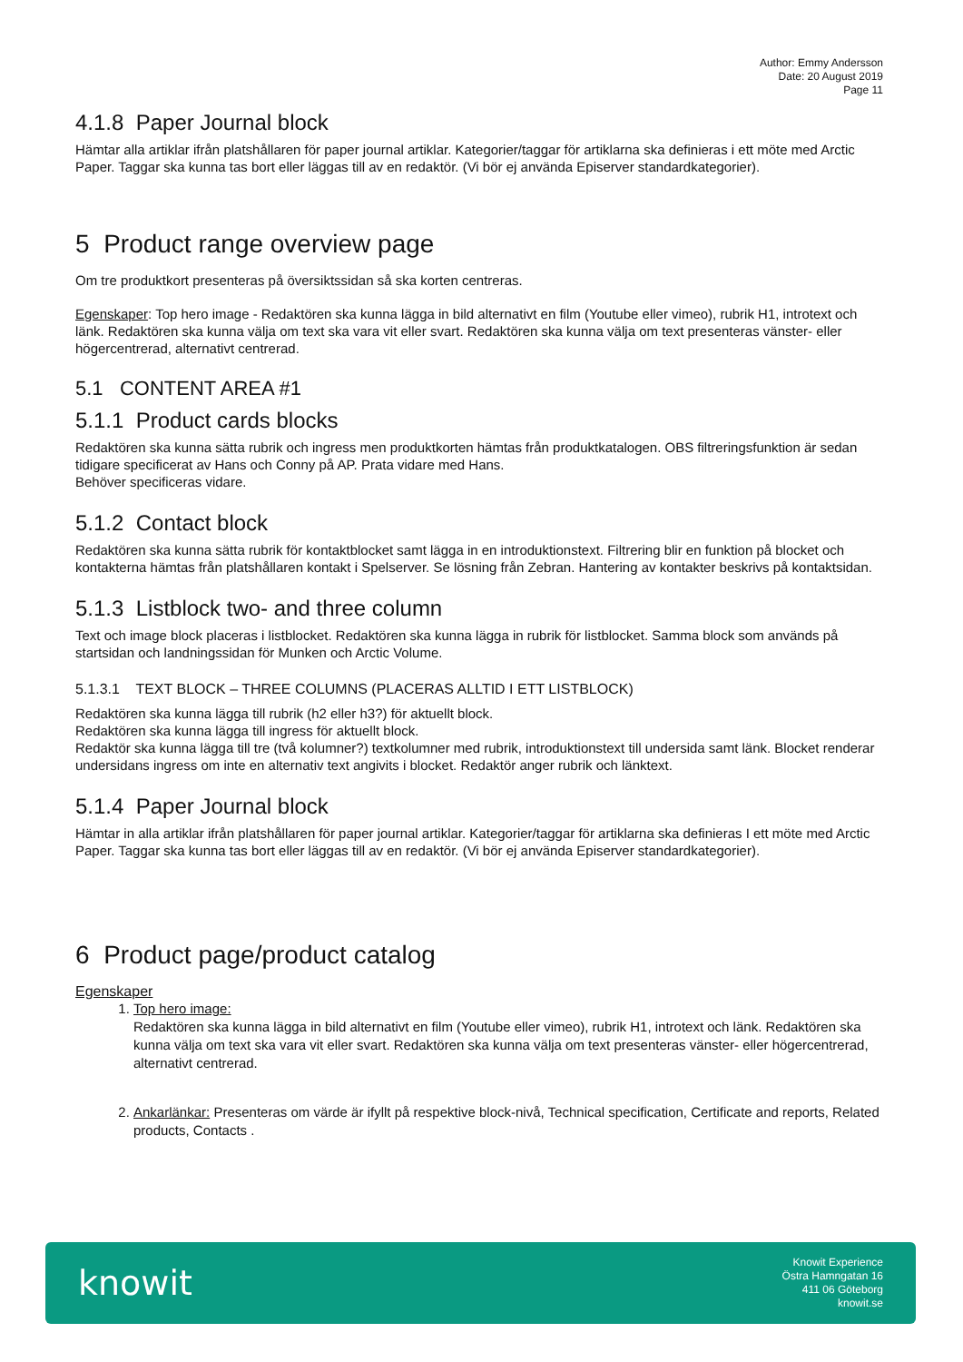Author: Emmy Andersson
Date: 20 August 2019
Page 11
4.1.8 Paper Journal block
Hämtar alla artiklar ifrån platshållaren för paper journal artiklar. Kategorier/taggar för artiklarna ska definieras i ett möte med Arctic Paper. Taggar ska kunna tas bort eller läggas till av en redaktör. (Vi bör ej använda Episerver standardkategorier).
5 Product range overview page
Om tre produktkort presenteras på översiktssidan så ska korten centreras.
Egenskaper: Top hero image - Redaktören ska kunna lägga in bild alternativt en film (Youtube eller vimeo), rubrik H1, introtext och länk. Redaktören ska kunna välja om text ska vara vit eller svart. Redaktören ska kunna välja om text presenteras vänster- eller högercentrerad, alternativt centrerad.
5.1 CONTENT AREA #1
5.1.1 Product cards blocks
Redaktören ska kunna sätta rubrik och ingress men produktkorten hämtas från produktkatalogen. OBS filtreringsfunktion är sedan tidigare specificerat av Hans och Conny på AP. Prata vidare med Hans.
Behöver specificeras vidare.
5.1.2 Contact block
Redaktören ska kunna sätta rubrik för kontaktblocket samt lägga in en introduktionstext. Filtrering blir en funktion på blocket och kontakterna hämtas från platshållaren kontakt i Spelserver. Se lösning från Zebran. Hantering av kontakter beskrivs på kontaktsidan.
5.1.3 Listblock two- and three column
Text och image block placeras i listblocket. Redaktören ska kunna lägga in rubrik för listblocket. Samma block som används på startsidan och landningssidan för Munken och Arctic Volume.
5.1.3.1 TEXT BLOCK – THREE COLUMNS (PLACERAS ALLTID I ETT LISTBLOCK)
Redaktören ska kunna lägga till rubrik (h2 eller h3?) för aktuellt block.
Redaktören ska kunna lägga till ingress för aktuellt block.
Redaktör ska kunna lägga till tre (två kolumner?) textkolumner med rubrik, introduktionstext till undersida samt länk. Blocket renderar undersidans ingress om inte en alternativ text angivits i blocket. Redaktör anger rubrik och länktext.
5.1.4 Paper Journal block
Hämtar in alla artiklar ifrån platshållaren för paper journal artiklar. Kategorier/taggar för artiklarna ska definieras I ett möte med Arctic Paper. Taggar ska kunna tas bort eller läggas till av en redaktör. (Vi bör ej använda Episerver standardkategorier).
6 Product page/product catalog
Egenskaper
1. Top hero image:
Redaktören ska kunna lägga in bild alternativt en film (Youtube eller vimeo), rubrik H1, introtext och länk. Redaktören ska kunna välja om text ska vara vit eller svart. Redaktören ska kunna välja om text presenteras vänster- eller högercentrerad, alternativt centrerad.
2. Ankarlänkar: Presenteras om värde är ifyllt på respektive block-nivå, Technical specification, Certificate and reports, Related products, Contacts .
knowit
Knowit Experience
Östra Hamngatan 16
411 06 Göteborg
knowit.se